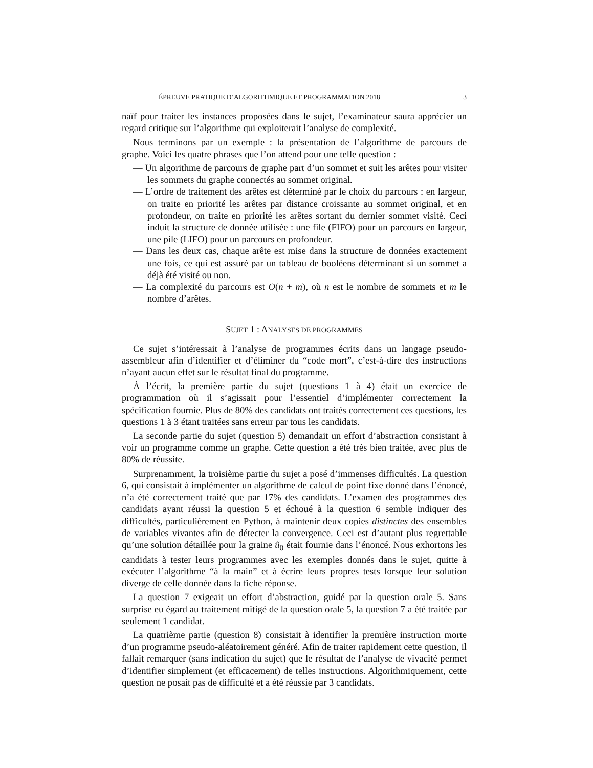ÉPREUVE PRATIQUE D’ALGORITHMIQUE ET PROGRAMMATION 2018 3
naïf pour traiter les instances proposées dans le sujet, l’examinateur saura apprécier un regard critique sur l’algorithme qui exploiterait l’analyse de complexité.
Nous terminons par un exemple : la présentation de l’algorithme de parcours de graphe. Voici les quatre phrases que l’on attend pour une telle question :
— Un algorithme de parcours de graphe part d’un sommet et suit les arêtes pour visiter les sommets du graphe connectés au sommet original.
— L’ordre de traitement des arêtes est déterminé par le choix du parcours : en largeur, on traite en priorité les arêtes par distance croissante au sommet original, et en profondeur, on traite en priorité les arêtes sortant du dernier sommet visité. Ceci induit la structure de donnée utilisée : une file (FIFO) pour un parcours en largeur, une pile (LIFO) pour un parcours en profondeur.
— Dans les deux cas, chaque arête est mise dans la structure de données exactement une fois, ce qui est assuré par un tableau de booléens déterminant si un sommet a déjà été visité ou non.
— La complexité du parcours est O(n + m), où n est le nombre de sommets et m le nombre d’arêtes.
SUJET 1 : ANALYSES DE PROGRAMMES
Ce sujet s’intéressait à l’analyse de programmes écrits dans un langage pseudo-assembleur afin d’identifier et d’éliminer du “code mort”, c’est-à-dire des instructions n’ayant aucun effet sur le résultat final du programme.
À l’écrit, la première partie du sujet (questions 1 à 4) était un exercice de programmation où il s’agissait pour l’essentiel d’implémenter correctement la spécification fournie. Plus de 80% des candidats ont traités correctement ces questions, les questions 1 à 3 étant traitées sans erreur par tous les candidats.
La seconde partie du sujet (question 5) demandait un effort d’abstraction consistant à voir un programme comme un graphe. Cette question a été très bien traitée, avec plus de 80% de réussite.
Surprenamment, la troisième partie du sujet a posé d’immenses difficultés. La question 6, qui consistait à implémenter un algorithme de calcul de point fixe donné dans l’énoncé, n’a été correctement traité que par 17% des candidats. L’examen des programmes des candidats ayant réussi la question 5 et échoué à la question 6 semble indiquer des difficultés, particulièrement en Python, à maintenir deux copies distinctes des ensembles de variables vivantes afin de détecter la convergence. Ceci est d’autant plus regrettable qu’une solution détaillée pour la graine ũ<sub>0</sub> était fournie dans l’énoncé. Nous exhortons les candidats à tester leurs programmes avec les exemples donnés dans le sujet, quitte à exécuter l’algorithme “à la main” et à écrire leurs propres tests lorsque leur solution diverge de celle donnée dans la fiche réponse.
La question 7 exigeait un effort d’abstraction, guidé par la question orale 5. Sans surprise eu égard au traitement mitigé de la question orale 5, la question 7 a été traitée par seulement 1 candidat.
La quatrième partie (question 8) consistait à identifier la première instruction morte d’un programme pseudo-aléatoirement généré. Afin de traiter rapidement cette question, il fallait remarquer (sans indication du sujet) que le résultat de l’analyse de vivacité permet d’identifier simplement (et efficacement) de telles instructions. Algorithmiquement, cette question ne posait pas de difficulté et a été réussie par 3 candidats.